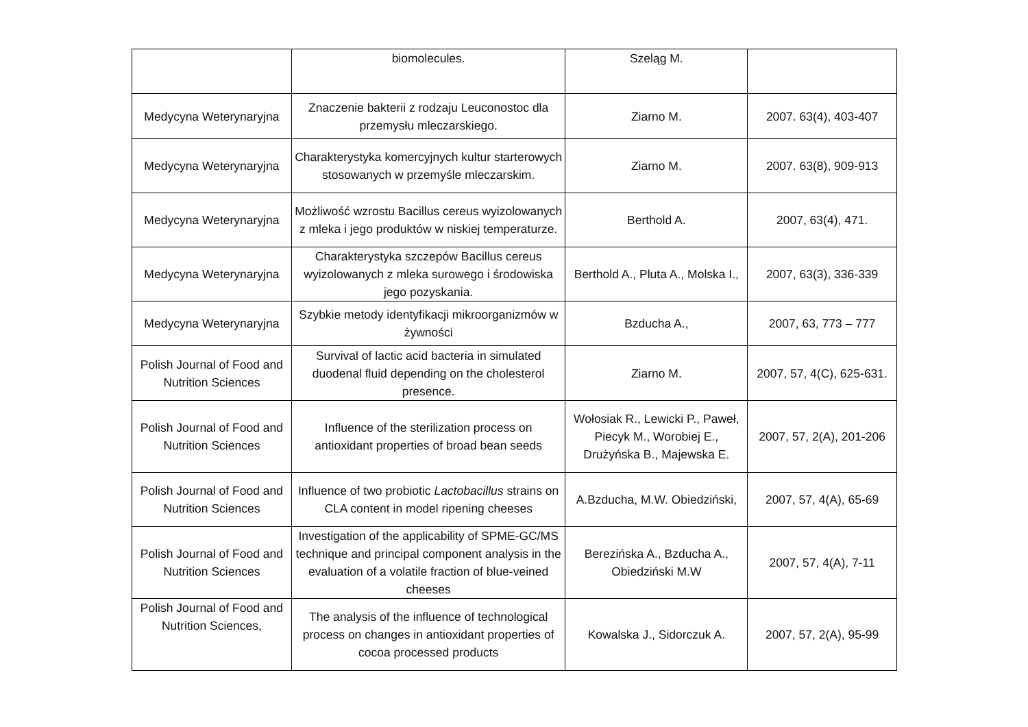| | biomolecules. | Szeląg M. | |
| Medycyna Weterynaryjna | Znaczenie bakterii z rodzaju Leuconostoc dla przemysłu mleczarskiego. | Ziarno M. | 2007. 63(4), 403-407 |
| Medycyna Weterynaryjna | Charakterystyka komercyjnych kultur starterowych stosowanych w przemyśle mleczarskim. | Ziarno M. | 2007. 63(8), 909-913 |
| Medycyna Weterynaryjna | Możliwość wzrostu Bacillus cereus wyizolowanych z mleka i jego produktów w niskiej temperaturze. | Berthold A. | 2007, 63(4), 471. |
| Medycyna Weterynaryjna | Charakterystyka szczepów Bacillus cereus wyizolowanych z mleka surowego i środowiska jego pozyskania. | Berthold A., Pluta A., Molska I., | 2007, 63(3), 336-339 |
| Medycyna Weterynaryjna | Szybkie metody identyfikacji mikroorganizmów w żywności | Bzducha A., | 2007, 63, 773 – 777 |
| Polish Journal of Food and Nutrition Sciences | Survival of lactic acid bacteria in simulated duodenal fluid depending on the cholesterol presence. | Ziarno M. | 2007, 57, 4(C), 625-631. |
| Polish Journal of Food and Nutrition Sciences | Influence of the sterilization process on antioxidant properties of broad bean seeds | Wołosiak R., Lewicki P., Paweł, Piecyk M., Worobiej E., Drużyńska B., Majewska E. | 2007, 57, 2(A), 201-206 |
| Polish Journal of Food and Nutrition Sciences | Influence of two probiotic Lactobacillus strains on CLA content in model ripening cheeses | A.Bzducha, M.W. Obiedziński, | 2007, 57, 4(A), 65-69 |
| Polish Journal of Food and Nutrition Sciences | Investigation of the applicability of SPME-GC/MS technique and principal component analysis in the evaluation of a volatile fraction of blue-veined cheeses | Berezińska A., Bzducha A., Obiedziński M.W | 2007, 57, 4(A), 7-11 |
| Polish Journal of Food and Nutrition Sciences, | The analysis of the influence of technological process on changes in antioxidant properties of cocoa processed products | Kowalska J., Sidorczuk A. | 2007, 57, 2(A), 95-99 |